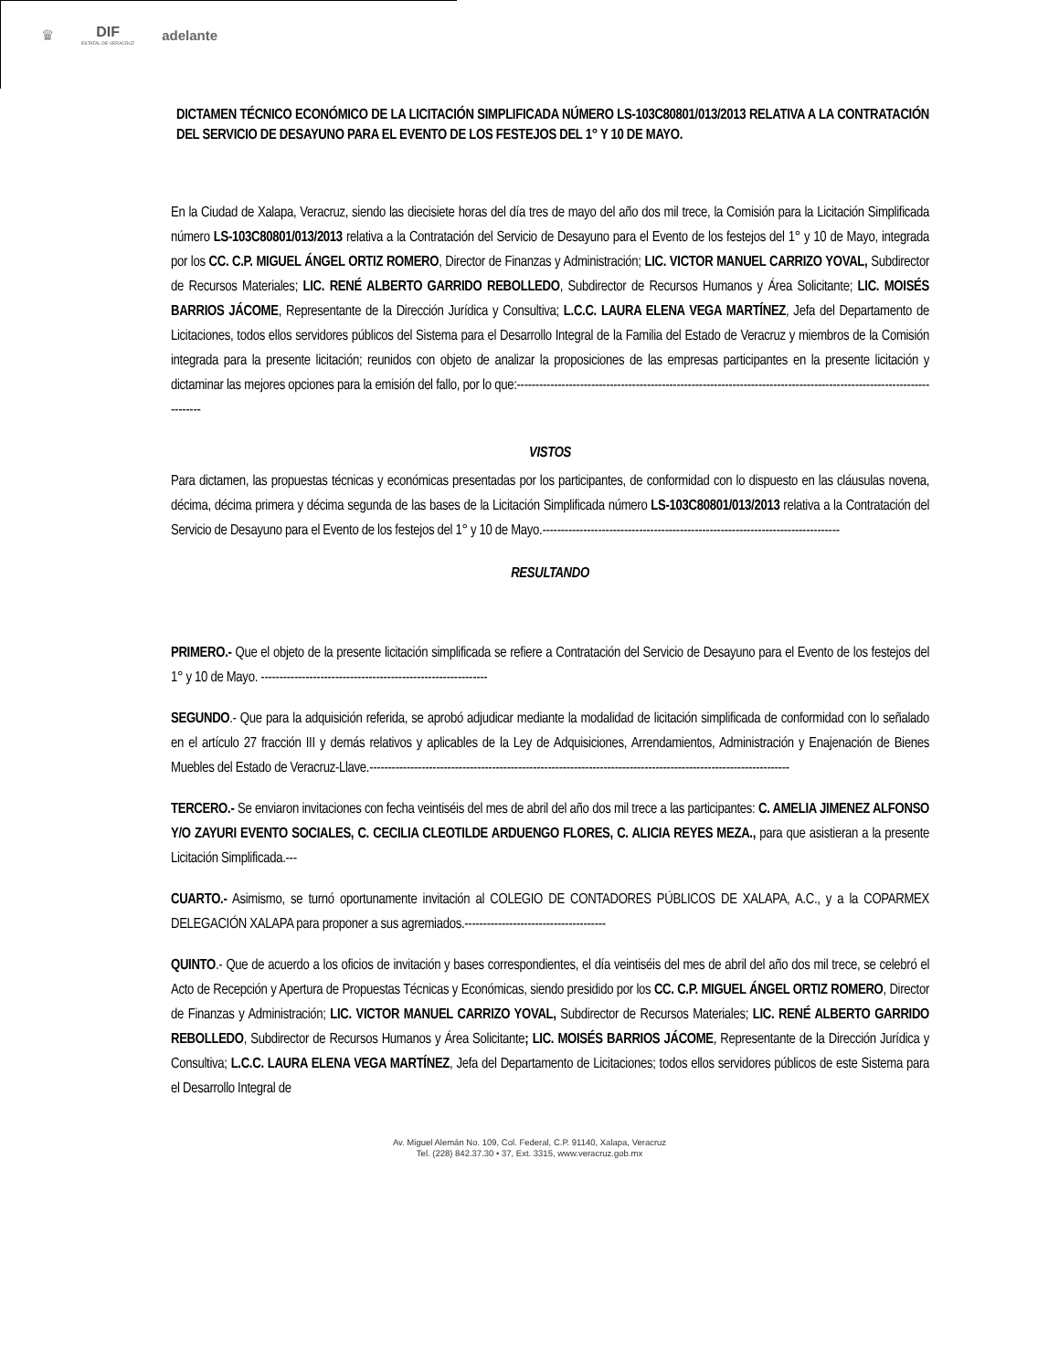♛ DIF
ESTATAL DE VERACRUZ
adelante
DICTAMEN TÉCNICO ECONÓMICO DE LA LICITACIÓN SIMPLIFICADA NÚMERO LS-103C80801/013/2013 RELATIVA A LA CONTRATACIÓN DEL SERVICIO DE DESAYUNO PARA EL EVENTO DE LOS FESTEJOS DEL 1° Y 10 DE MAYO.
En la Ciudad de Xalapa, Veracruz, siendo las diecisiete horas del día tres de mayo del año dos mil trece, la Comisión para la Licitación Simplificada número LS-103C80801/013/2013 relativa a la Contratación del Servicio de Desayuno para el Evento de los festejos del 1° y 10 de Mayo, integrada por los CC. C.P. MIGUEL ÁNGEL ORTIZ ROMERO, Director de Finanzas y Administración; LIC. VICTOR MANUEL CARRIZO YOVAL, Subdirector de Recursos Materiales; LIC. RENÉ ALBERTO GARRIDO REBOLLEDO, Subdirector de Recursos Humanos y Área Solicitante; LIC. MOISÉS BARRIOS JÁCOME, Representante de la Dirección Jurídica y Consultiva; L.C.C. LAURA ELENA VEGA MARTÍNEZ, Jefa del Departamento de Licitaciones, todos ellos servidores públicos del Sistema para el Desarrollo Integral de la Familia del Estado de Veracruz y miembros de la Comisión integrada para la presente licitación; reunidos con objeto de analizar la proposiciones de las empresas participantes en la presente licitación y dictaminar las mejores opciones para la emisión del fallo, por lo que:-----------------------------------------------------------------------------------------------------------------------
VISTOS
Para dictamen, las propuestas técnicas y económicas presentadas por los participantes, de conformidad con lo dispuesto en las cláusulas novena, décima, décima primera y décima segunda de las bases de la Licitación Simplificada número LS-103C80801/013/2013 relativa a la Contratación del Servicio de Desayuno para el Evento de los festejos del 1° y 10 de Mayo.--------------------------------------------------------------------------------
RESULTANDO
PRIMERO.- Que el objeto de la presente licitación simplificada se refiere a Contratación del Servicio de Desayuno para el Evento de los festejos del 1° y 10 de Mayo. -------------------------------------------------------------
SEGUNDO.- Que para la adquisición referida, se aprobó adjudicar mediante la modalidad de licitación simplificada de conformidad con lo señalado en el artículo 27 fracción III y demás relativos y aplicables de la Ley de Adquisiciones, Arrendamientos, Administración y Enajenación de Bienes Muebles del Estado de Veracruz-Llave.-----------------------------------------------------------------------------------------------------------------
TERCERO.- Se enviaron invitaciones con fecha veintiséis del mes de abril del año dos mil trece a las participantes: C. AMELIA JIMENEZ ALFONSO Y/O ZAYURI EVENTO SOCIALES, C. CECILIA CLEOTILDE ARDUENGO FLORES, C. ALICIA REYES MEZA., para que asistieran a la presente Licitación Simplificada.---
CUARTO.- Asimismo, se turnó oportunamente invitación al COLEGIO DE CONTADORES PÚBLICOS DE XALAPA, A.C., y a la COPARMEX DELEGACIÓN XALAPA para proponer a sus agremiados.--------------------------------------
QUINTO.- Que de acuerdo a los oficios de invitación y bases correspondientes, el día veintiséis del mes de abril del año dos mil trece, se celebró el Acto de Recepción y Apertura de Propuestas Técnicas y Económicas, siendo presidido por los CC. C.P. MIGUEL ÁNGEL ORTIZ ROMERO, Director de Finanzas y Administración; LIC. VICTOR MANUEL CARRIZO YOVAL, Subdirector de Recursos Materiales; LIC. RENÉ ALBERTO GARRIDO REBOLLEDO, Subdirector de Recursos Humanos y Área Solicitante; LIC. MOISÉS BARRIOS JÁCOME, Representante de la Dirección Jurídica y Consultiva; L.C.C. LAURA ELENA VEGA MARTÍNEZ, Jefa del Departamento de Licitaciones; todos ellos servidores públicos de este Sistema para el Desarrollo Integral de
Av. Miguel Alemán No. 109, Col. Federal, C.P. 91140, Xalapa, Veracruz
Tel. (228) 842.37.30 • 37, Ext. 3315, www.veracruz.gob.mx